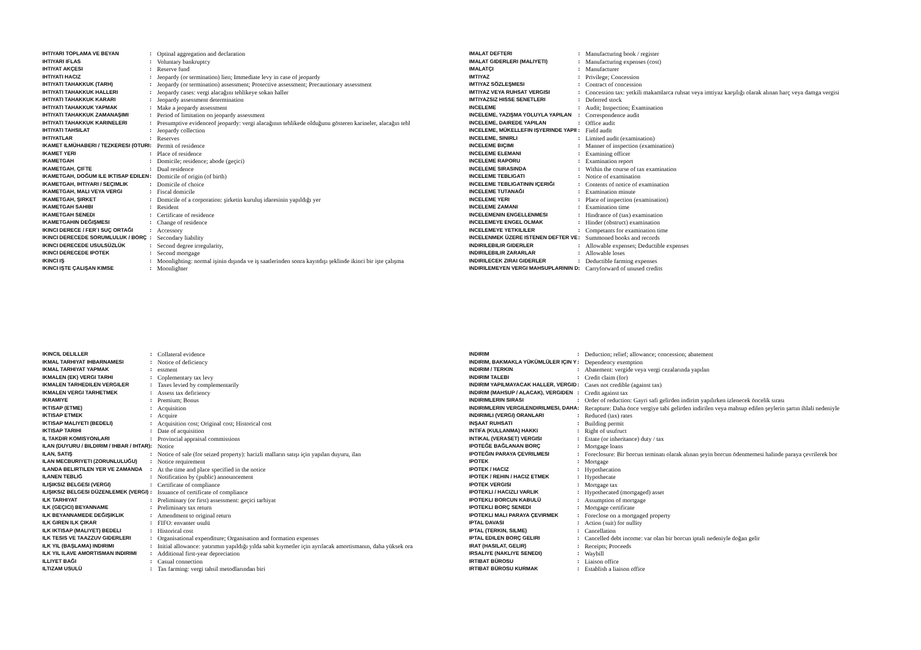| IHTIYARI TOPLAMA VE BEYAN | : | Optinal aggregation and declaration |
| IHTIYARI IFLAS | : | Voluntary bankruptcy |
| IHTIYAT AKÇESI | : | Reserve fund |
| IHTIYATI HACIZ | : | Jeopardy (or termination) lien; Immediate levy in case of jeopardy |
| IHTIYATI TAHAKKUK (TARH) | : | Jeopardy (or termination) assessment; Protective assessment; Precautionary assessment |
| IHTIYATI TAHAKKUK HALLERI | : | Jeopardy cases: vergi alacağını tehlikeye sokan haller |
| IHTIYATI TAHAKKUK KARARI | : | Jeopardy assessment determination |
| IHTIYATI TAHAKKUK YAPMAK | : | Make a jeopardy assessment |
| IHTIYATI TAHAKKUK ZAMANAŞIMI | : | Period of limitation on jeopardy assessment |
| IHTIYATI TAHAKKUK KARINELERI | : | Presumptive evidenceof jeopardy: vergi alacağının tehlikede olduğunu gösteren karineler, alacağın tehl |
| IHTIYATI TAHSILAT | : | Jeopardy collection |
| IHTIYATLAR | : | Reserves |
| IKAMET ILMÜHABERI / TEZKERESI (OTURI | : | Permit of residence |
| IKAMET YERI | : | Place of residence |
| IKAMETGAH | : | Domicile; residence; abode (geçici) |
| IKAMETGAH, ÇIFTE | : | Dual residence |
| IKAMETGAH, DOĞUM ILE IKTISAP EDILEN | : | Domicile of origin (of birth) |
| IKAMETGAH, IHTIYARI / SEÇIMLIK | : | Domicile of choice |
| IKAMETGAH, MALI VEYA VERGI | : | Fiscal domicile |
| IKAMETGAH, ŞIRKET | : | Domicile of a corporation: şirketin kuruluş idaresinin yapıldığı yer |
| IKAMETGAH SAHIBI | : | Resident |
| IKAMETGAH SENEDI | : | Certificate of residence |
| IKAMETGAHIN DEĞIŞMESI | : | Change of residence |
| IKINCI DERECE / FER`I SUÇ ORTAĞI | : | Accessory |
| IKINCI DERECEDE SORUMLULUK / BORÇ | : | Secondary liability |
| IKINCI DERECEDE USULSÜZLÜK | : | Second degree irregularity, |
| IKINCI DERECEDE IPOTEK | : | Second mortgage |
| IKINCI IŞ | : | Moonlighting: normal işinin dışında ve iş saatlerinden sonra kayıtdışı şeklinde ikinci bir işte çalışma |
| IKINCI IŞTE ÇALIŞAN KIMSE | : | Moonlighter |
| IMALAT DEFTERI | : | Manufacturing book / register |
| IMALAT GIDERLERI (MALIYETI) | : | Manufacturing expenses (cost) |
| IMALATÇI | : | Manufacturer |
| IMTIYAZ | : | Privilege; Concession |
| IMTIYAZ SÖZLEŞMESI | : | Contract of concession |
| IMTIYAZ VEYA RUHSAT VERGISI | : | Concession tax: yetkili makamlarca ruhsat veya imtiyaz karşılığı olarak alınan harç veya damga vergisi |
| IMTIYAZSIZ HISSE SENETLERI | : | Deferred stock |
| INCELEME | : | Audit; Inspection; Examination |
| INCELEME, YAZIŞMA YOLUYLA YAPILAN | : | Correspondence audit |
| INCELEME, DAIREDE YAPILAN | : | Office audit |
| INCELEME, MÜKELLEFIN IŞYERINDE YAPII | : | Field audit |
| INCELEME, SINIRLI | : | Limited audit (examination) |
| INCELEME BIÇIMI | : | Manner of inspection (examination) |
| INCELEME ELEMANI | : | Examining officer |
| INCELEME RAPORU | : | Examination report |
| INCELEME SIRASINDA | : | Within the course of tax examination |
| INCELEME TEBLIGATI | : | Notice of examination |
| INCELEME TEBLIGATININ IÇERIĞI | : | Contents of notice of examination |
| INCELEME TUTANAĞI | : | Examination minute |
| INCELEME YERI | : | Place of inspection (examination) |
| INCELEME ZAMANI | : | Examination time |
| INCELEMENIN ENGELLENMESI | : | Hindrance of (tax) examination |
| INCELEMEYE ENGEL OLMAK | : | Hinder (obstruct) examination |
| INCELEMEYE YETKILILER | : | Competants for examination time |
| INCELENMEK ÜZERE ISTENEN DEFTER VE | : | Summoned books and records |
| INDIRILEBILIR GIDERLER | : | Allowable expenses; Deductible expenses |
| INDIRILEBILIR ZARARLAR | : | Allowable loses |
| INDIRILECEK ZIRAI GIDERLER | : | Deductible farming expenses |
| INDIRILEMEYEN VERGI MAHSUPLARININ D | : | Carryforward of unused credits |
| IKINCIL DELILLER | : | Collateral evidence |
| IKMAL TARHIYAT IHBARNAMESI | : | Notice of deficiency |
| IKMAL TARHIYAT YAPMAK | : | essment |
| IKMALEN (EK) VERGI TARHI | : | Coplementary tax levy |
| IKMALEN TARHEDILEN VERGILER | : | Taxes levied by complementarily |
| IKMALEN VERGI TARHETMEK | : | Assess tax deficiency |
| IKRAMIYE | : | Premium; Bonus |
| IKTISAP (ETME) | : | Acquisition |
| IKTISAP ETMEK | : | Acquire |
| IKTISAP MALIYETI (BEDELI) | : | Acquisition cost; Original cost; Historical cost |
| IKTISAP TARIHI | : | Date of acquisition |
| IL TAKDIR KOMISYONLARI | : | Provincial appraisal commissions |
| ILAN (DUYURU / BILDIRIM / IHBAR / IHTAR) | : | Notice |
| ILAN, SATIŞ | : | Notice of sale (for seized property): hacizli malların satışı için yapılan duyuru, ilan |
| ILAN MECBURIYETI (ZORUNLULUĞU) | : | Notice requirement |
| ILANDA BELIRTILEN YER VE ZAMANDA | : | At the time and place specified in the notice |
| ILANEN TEBLIĞ | : | Notification by (public) announcement |
| ILIŞIKSIZ BELGESI (VERGI) | : | Certificate of compliance |
| ILIŞIKSIZ BELGESI DÜZENLEMEK (VERGI) | : | Issuance of certificate of compliance |
| ILK TARHIYAT | : | Preliminary (or first) assessment: geçici tarhiyat |
| ILK (GEÇICI) BEYANNAME | : | Preliminary tax return |
| ILK BEYANNAMEDE DEĞIŞIKLIK | : | Amendment to original return |
| ILK GIREN ILK ÇIKAR | : | FIFO: envanter usulü |
| ILK IKTISAP (MALIYET) BEDELI | : | Historical cost |
| ILK TESIS VE TAAZZUV GIDERLERI | : | Organisational expenditure; Organisation and formation expenses |
| ILK YIL (BAŞLAMA) INDIRIMI | : | Initial allowance: yatırımın yapıldığı yılda sabit kıymetler için ayrılacak amortismanın, daha yüksek ora |
| ILK YIL ILAVE AMORTISMAN INDIRIMI | : | Additional first-year depreciation |
| ILLIYET BAĞI | : | Casual connection |
| ILTIZAM USULÜ | : | Tax farming: vergi tahsil metodlarından biri |
| INDIRIM | : | Deduction; relief; allowance; concession; abatement |
| INDIRIM, BAKMAKLA YÜKÜMLÜLER IÇIN Y | : | Dependency exemption |
| INDIRIM / TERKIN | : | Abatement: vergide veya vergi cezalarında yapılan |
| INDIRIM TALEBI | : | Credit claim (for) |
| INDIRIM YAPILMAYACAK HALLER, VERGID | : | Cases not credible (against tax) |
| INDIRIM (MAHSUP / ALACAK), VERGIDEN | : | Credit against tax |
| INDIRIMLERIN SIRASI | : | Order of reduction: Gayri safi gelirden indirim yapılırken izlenecek öncelik sırası |
| INDIRIMLERIN VERGILENDIRILMESI, DAHA | : | Recapture: Daha önce vergiye tabi gelirden indirilen veya mahsup edilen şeylerin şartın ihlali nedeniyle |
| INDIRIMLI (VERGI) ORANLARI | : | Reduced (tax) rates |
| INŞAAT RUHSATI | : | Building permit |
| INTIFA (KULLANMA) HAKKI | : | Right of usufruct |
| INTIKAL (VERASET) VERGISI | : | Estate (or inheritance) duty / tax |
| IPOTEĞE BAĞLANAN BORÇ | : | Mortgage loans |
| IPOTEĞIN PARAYA ÇEVRILMESI | : | Foreclosure: Bir borcun teminatı olarak alınan şeyin borcun ödenmemesi halinde paraya çevrilerek bor |
| IPOTEK | : | Mortgage |
| IPOTEK / HACIZ | : | Hypothecation |
| IPOTEK / REHIN / HACIZ ETMEK | : | Hypothecate |
| IPOTEK VERGISI | : | Mortgage tax |
| IPOTEKLI / HACIZLI VARLIK | : | Hypothecated (mortgaged) asset |
| IPOTEKLI BORCUN KABULÜ | : | Assumption of mortgage |
| IPOTEKLI BORÇ SENEDI | : | Mortgage certificate |
| IPOTEKLI MALI PARAYA ÇEVIRMEK | : | Foreclose on a mortgaged property |
| IPTAL DAVASI | : | Action (suit) for nullity |
| IPTAL (TERKIN, SILME) | : | Cancellation |
| IPTAL EDILEN BORÇ GELIRI | : | Cancelled debt income: var olan bir borcun iptali nedeniyle doğan gelir |
| IRAT (HASILAT, GELIR) | : | Receipts; Proceeds |
| IRSALIYE (NAKLIYE SENEDI) | : | Waybill |
| IRTIBAT BÜROSU | : | Liaison office |
| IRTIBAT BÜROSU KURMAK | : | Establish a liaison office |